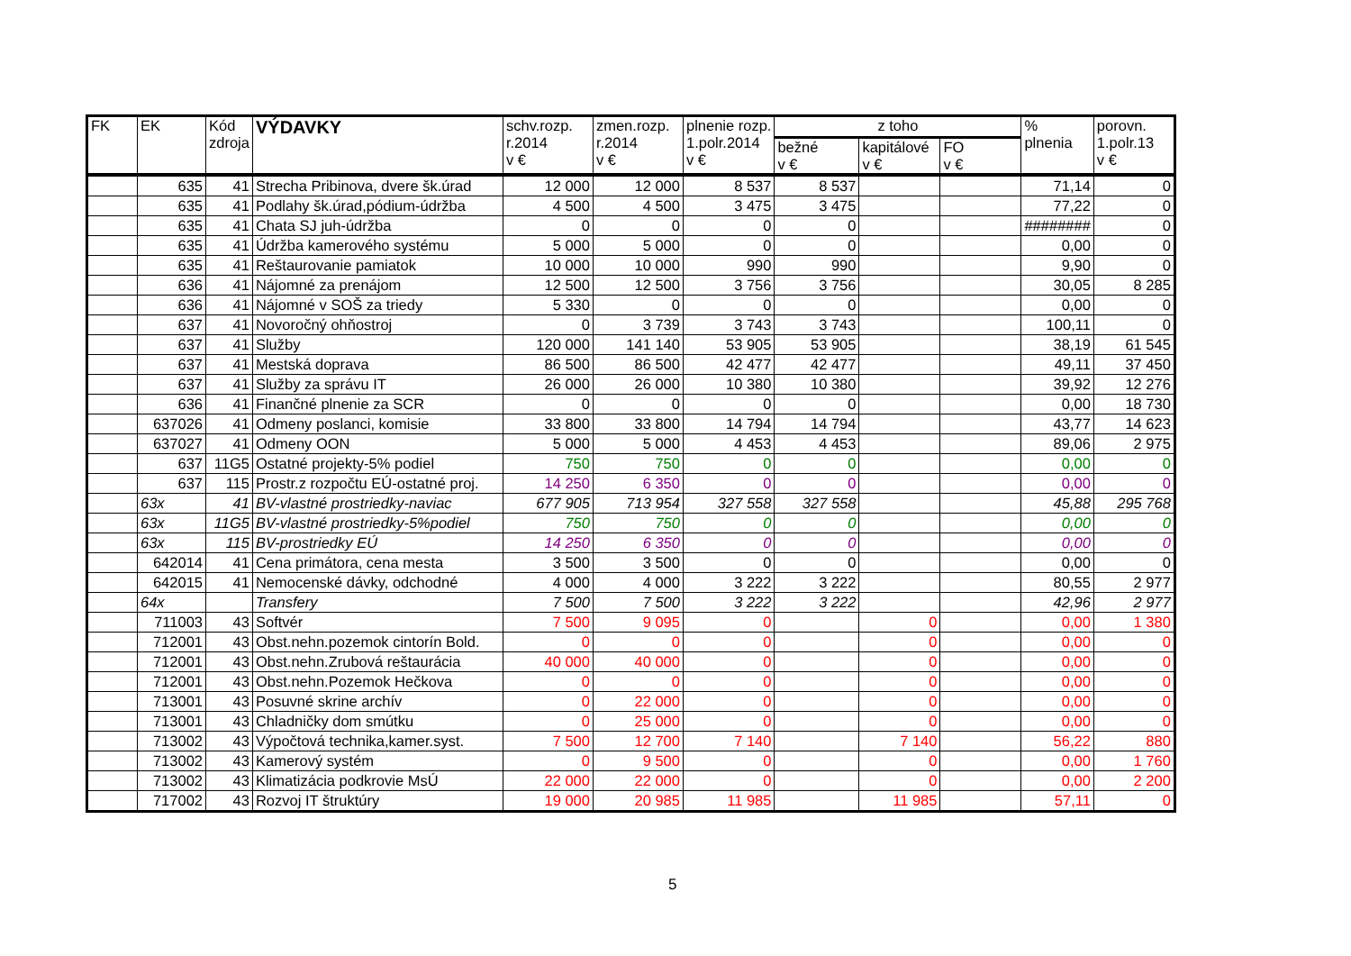| FK | EK | Kód zdroja | VÝDAVKY | schv.rozp. r.2014 v € | zmen.rozp. r.2014 v € | plnenie rozp. 1.polr.2014 v € | z toho | | | % plnenia | porovn. 1.polr.13 v € |
| --- | --- | --- | --- | --- | --- | --- | --- | --- | --- | --- | --- |
| | | | | | | | bežné v € | kapitálové v € | FO v € | | |
| | 635 | 41 | Strecha Pribinova, dvere šk.úrad | 12 000 | 12 000 | 8 537 | 8 537 | | | 71,14 | 0 |
| | 635 | 41 | Podlahy šk.úrad,pódium-údržba | 4 500 | 4 500 | 3 475 | 3 475 | | | 77,22 | 0 |
| | 635 | 41 | Chata SJ juh-údržba | 0 | 0 | 0 | 0 | | | ######## | 0 |
| | 635 | 41 | Údržba kamerového systému | 5 000 | 5 000 | 0 | 0 | | | 0,00 | 0 |
| | 635 | 41 | Reštaurovanie pamiatok | 10 000 | 10 000 | 990 | 990 | | | 9,90 | 0 |
| | 636 | 41 | Nájomné za prenájom | 12 500 | 12 500 | 3 756 | 3 756 | | | 30,05 | 8 285 |
| | 636 | 41 | Nájomné v SOŠ za triedy | 5 330 | 0 | 0 | 0 | | | 0,00 | 0 |
| | 637 | 41 | Novoročný ohňostroj | 0 | 3 739 | 3 743 | 3 743 | | | 100,11 | 0 |
| | 637 | 41 | Služby | 120 000 | 141 140 | 53 905 | 53 905 | | | 38,19 | 61 545 |
| | 637 | 41 | Mestská doprava | 86 500 | 86 500 | 42 477 | 42 477 | | | 49,11 | 37 450 |
| | 637 | 41 | Služby za správu IT | 26 000 | 26 000 | 10 380 | 10 380 | | | 39,92 | 12 276 |
| | 636 | 41 | Finančné plnenie za SCR | 0 | 0 | 0 | 0 | | | 0,00 | 18 730 |
| | 637026 | 41 | Odmeny poslanci, komisie | 33 800 | 33 800 | 14 794 | 14 794 | | | 43,77 | 14 623 |
| | 637027 | 41 | Odmeny OON | 5 000 | 5 000 | 4 453 | 4 453 | | | 89,06 | 2 975 |
| | 637 | 11G5 | Ostatné projekty-5% podiel | 750 | 750 | 0 | 0 | | | 0,00 | 0 |
| | 637 | 115 | Prostr.z rozpočtu EÚ-ostatné proj. | 14 250 | 6 350 | 0 | 0 | | | 0,00 | 0 |
| | 63x | 41 | BV-vlastné prostriedky-naviac | 677 905 | 713 954 | 327 558 | 327 558 | | | 45,88 | 295 768 |
| | 63x | 11G5 | BV-vlastné prostriedky-5%podiel | 750 | 750 | 0 | 0 | | | 0,00 | 0 |
| | 63x | 115 | BV-prostriedky EÚ | 14 250 | 6 350 | 0 | 0 | | | 0,00 | 0 |
| | 642014 | 41 | Cena primátora, cena mesta | 3 500 | 3 500 | 0 | 0 | | | 0,00 | 0 |
| | 642015 | 41 | Nemocenské dávky, odchodné | 4 000 | 4 000 | 3 222 | 3 222 | | | 80,55 | 2 977 |
| | 64x | | Transfery | 7 500 | 7 500 | 3 222 | 3 222 | | | 42,96 | 2 977 |
| | 711003 | 43 | Softvér | 7 500 | 9 095 | 0 | | 0 | | 0,00 | 1 380 |
| | 712001 | 43 | Obst.nehn.pozemok cintorín Bold. | 0 | 0 | 0 | | 0 | | 0,00 | 0 |
| | 712001 | 43 | Obst.nehn.Zrubová reštaurácia | 40 000 | 40 000 | 0 | | 0 | | 0,00 | 0 |
| | 712001 | 43 | Obst.nehn.Pozemok Hečkova | 0 | 0 | 0 | | 0 | | 0,00 | 0 |
| | 713001 | 43 | Posuvné skrine archív | 0 | 22 000 | 0 | | 0 | | 0,00 | 0 |
| | 713001 | 43 | Chladničky dom smútku | 0 | 25 000 | 0 | | 0 | | 0,00 | 0 |
| | 713002 | 43 | Výpočtová technika,kamer.syst. | 7 500 | 12 700 | 7 140 | | 7 140 | | 56,22 | 880 |
| | 713002 | 43 | Kamerový systém | 0 | 9 500 | 0 | | 0 | | 0,00 | 1 760 |
| | 713002 | 43 | Klimatizácia podkrovie MsÚ | 22 000 | 22 000 | 0 | | 0 | | 0,00 | 2 200 |
| | 717002 | 43 | Rozvoj IT štruktúry | 19 000 | 20 985 | 11 985 | | 11 985 | | 57,11 | 0 |
5